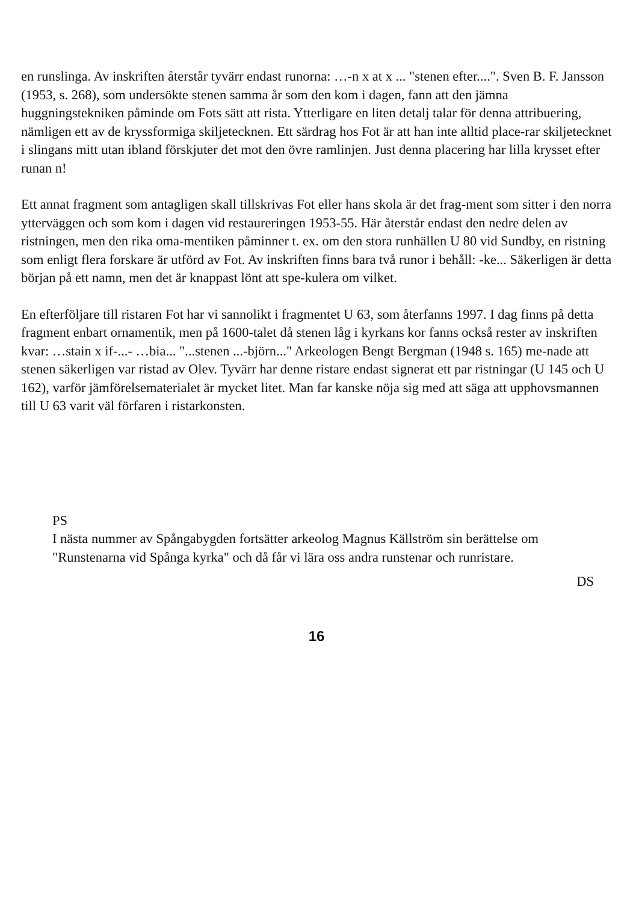en runslinga. Av inskriften återstår tyvärr endast runorna: …-n x at x ... "stenen efter....". Sven B. F. Jansson (1953, s. 268), som undersökte stenen samma år som den kom i dagen, fann att den jämna huggningstekniken påminde om Fots sätt att rista. Ytterligare en liten detalj talar för denna attribuering, nämligen ett av de kryssformiga skiljetecknen. Ett särdrag hos Fot är att han inte alltid place-rar skiljetecknet i slingans mitt utan ibland förskjuter det mot den övre ramlinjen. Just denna placering har lilla krysset efter runan n!
Ett annat fragment som antagligen skall tillskrivas Fot eller hans skola är det frag-ment som sitter i den norra ytterväggen och som kom i dagen vid restaureringen 1953-55. Här återstår endast den nedre delen av ristningen, men den rika oma-mentiken påminner t. ex. om den stora runhällen U 80 vid Sundby, en ristning som enligt flera forskare är utförd av Fot. Av inskriften finns bara två runor i behåll: -ke... Säkerligen är detta början på ett namn, men det är knappast lönt att spe-kulera om vilket.
En efterföljare till ristaren Fot har vi sannolikt i fragmentet U 63, som återfanns 1997. I dag finns på detta fragment enbart ornamentik, men på 1600-talet då stenen låg i kyrkans kor fanns också rester av inskriften kvar: …stain x if-...- …bia... "...stenen ...-björn..." Arkeologen Bengt Bergman (1948 s. 165) me-nade att stenen säkerligen var ristad av Olev. Tyvärr har denne ristare endast signerat ett par ristningar (U 145 och U 162), varför jämförelsematerialet är mycket litet. Man far kanske nöja sig med att säga att upphovsmannen till U 63 varit väl förfaren i ristarkonsten.
PS
I nästa nummer av Spångabygden fortsätter arkeolog Magnus Källström sin berättelse om "Runstenarna vid Spånga kyrka" och då får vi lära oss andra runstenar och runristare.
DS
16